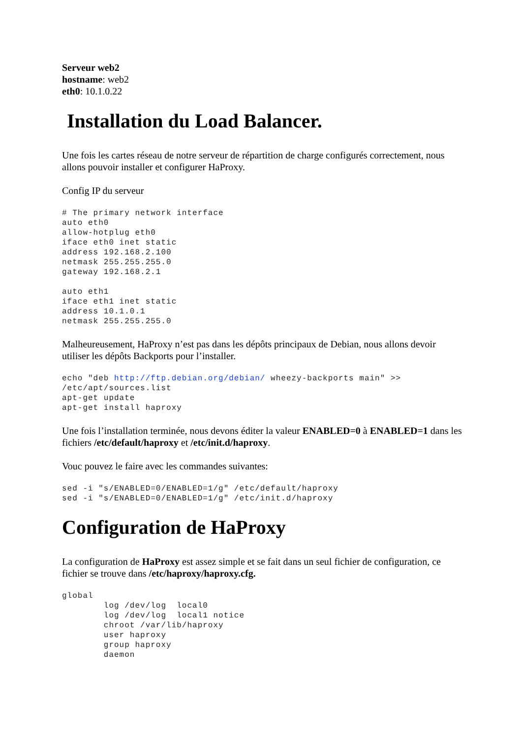Serveur web2
hostname: web2
eth0: 10.1.0.22
Installation du Load Balancer.
Une fois les cartes réseau de notre serveur de répartition de charge configurés correctement, nous allons pouvoir installer et configurer HaProxy.
Config IP du serveur
# The primary network interface
auto eth0
allow-hotplug eth0
iface eth0 inet static
address 192.168.2.100
netmask 255.255.255.0
gateway 192.168.2.1

auto eth1
iface eth1 inet static
address 10.1.0.1
netmask 255.255.255.0
Malheureusement, HaProxy n’est pas dans les dépôts principaux de Debian, nous allons devoir utiliser les dépôts Backports pour l’installer.
echo "deb http://ftp.debian.org/debian/ wheezy-backports main" >>
/etc/apt/sources.list
apt-get update
apt-get install haproxy
Une fois l’installation terminée, nous devons éditer la valeur ENABLED=0 à ENABLED=1 dans les fichiers /etc/default/haproxy et /etc/init.d/haproxy.
Vouc pouvez le faire avec les commandes suivantes:
sed -i "s/ENABLED=0/ENABLED=1/g" /etc/default/haproxy
sed -i "s/ENABLED=0/ENABLED=1/g" /etc/init.d/haproxy
Configuration de HaProxy
La configuration de HaProxy est assez simple et se fait dans un seul fichier de configuration, ce fichier se trouve dans /etc/haproxy/haproxy.cfg.
global
        log /dev/log  local0
        log /dev/log  local1 notice
        chroot /var/lib/haproxy
        user haproxy
        group haproxy
        daemon